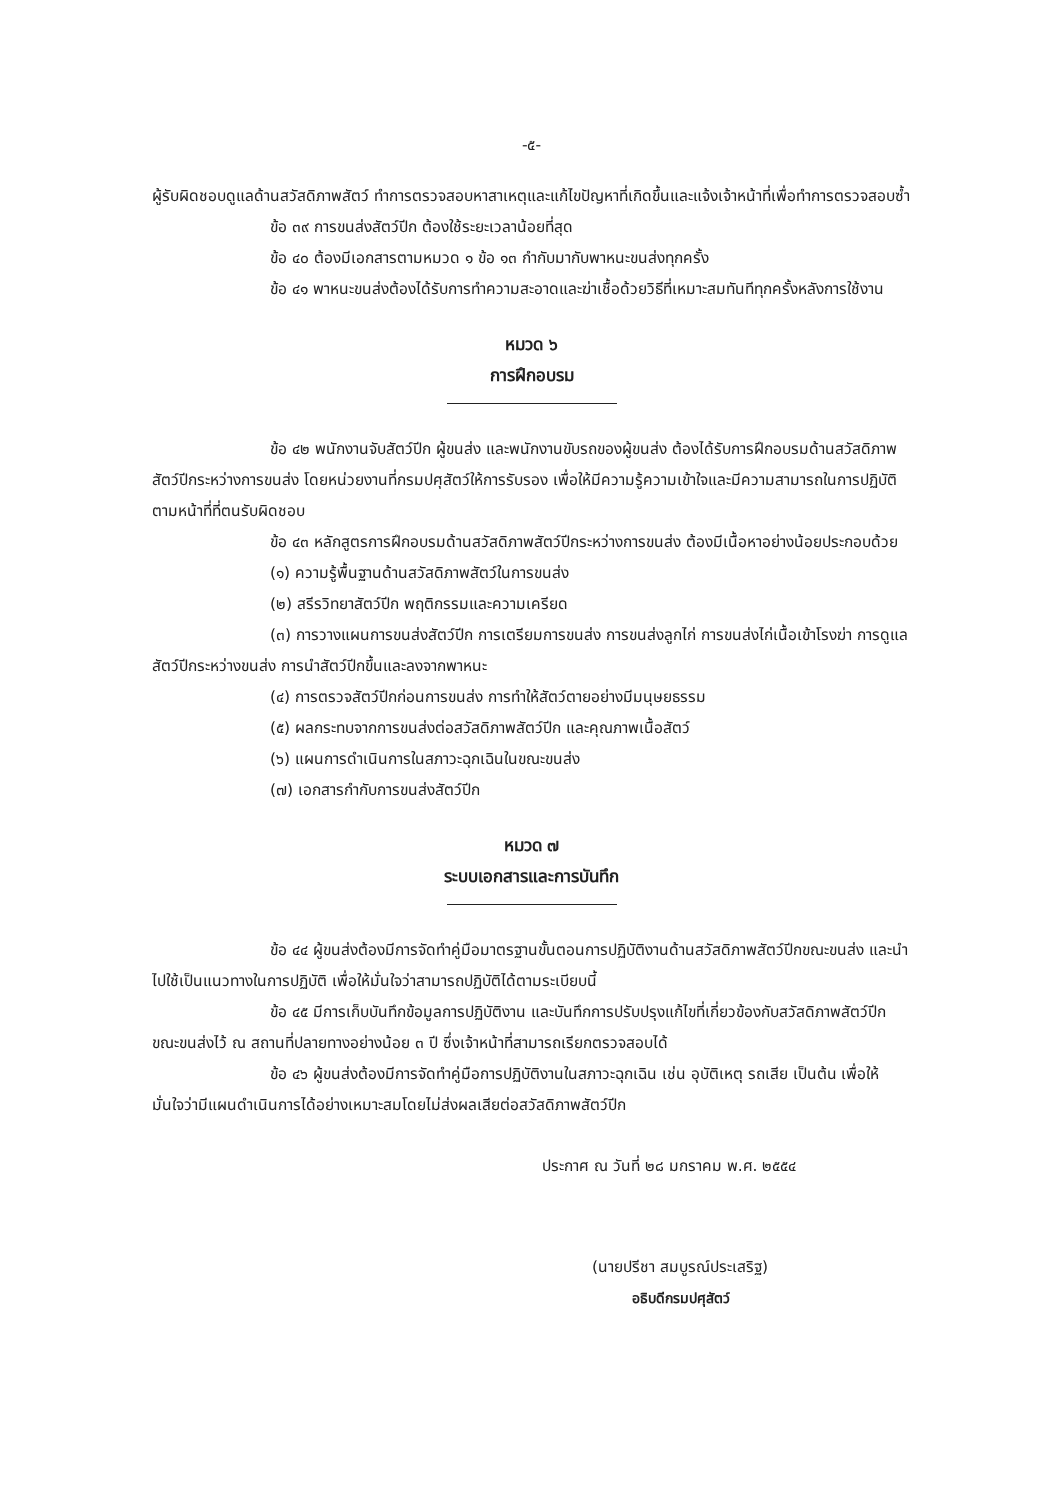-๕-
ผู้รับผิดชอบดูแลด้านสวัสดิภาพสัตว์ ทำการตรวจสอบหาสาเหตุและแก้ไขปัญหาที่เกิดขึ้นและแจ้งเจ้าหน้าที่เพื่อทำการตรวจสอบซ้ำ
ข้อ ๓๙ การขนส่งสัตว์ปีก ต้องใช้ระยะเวลาน้อยที่สุด
ข้อ ๔๐ ต้องมีเอกสารตามหมวด ๑ ข้อ ๑๓ กำกับมากับพาหนะขนส่งทุกครั้ง
ข้อ ๔๑ พาหนะขนส่งต้องได้รับการทำความสะอาดและฆ่าเชื้อด้วยวิธีที่เหมาะสมทันทีทุกครั้งหลังการใช้งาน
หมวด ๖
การฝึกอบรม
ข้อ ๔๒ พนักงานจับสัตว์ปีก ผู้ขนส่ง และพนักงานขับรถของผู้ขนส่ง ต้องได้รับการฝึกอบรมด้านสวัสดิภาพสัตว์ปีกระหว่างการขนส่ง โดยหน่วยงานที่กรมปศุสัตว์ให้การรับรอง เพื่อให้มีความรู้ความเข้าใจและมีความสามารถในการปฏิบัติตามหน้าที่ที่ตนรับผิดชอบ
ข้อ ๔๓ หลักสูตรการฝึกอบรมด้านสวัสดิภาพสัตว์ปีกระหว่างการขนส่ง ต้องมีเนื้อหาอย่างน้อยประกอบด้วย
(๑) ความรู้พื้นฐานด้านสวัสดิภาพสัตว์ในการขนส่ง
(๒) สรีรวิทยาสัตว์ปีก พฤติกรรมและความเครียด
(๓) การวางแผนการขนส่งสัตว์ปีก การเตรียมการขนส่ง การขนส่งลูกไก่ การขนส่งไก่เนื้อเข้าโรงฆ่า การดูแลสัตว์ปีกระหว่างขนส่ง การนำสัตว์ปีกขึ้นและลงจากพาหนะ
(๔) การตรวจสัตว์ปีกก่อนการขนส่ง การทำให้สัตว์ตายอย่างมีมนุษยธรรม
(๕) ผลกระทบจากการขนส่งต่อสวัสดิภาพสัตว์ปีก และคุณภาพเนื้อสัตว์
(๖) แผนการดำเนินการในสภาวะฉุกเฉินในขณะขนส่ง
(๗) เอกสารกำกับการขนส่งสัตว์ปีก
หมวด ๗
ระบบเอกสารและการบันทึก
ข้อ ๔๔ ผู้ขนส่งต้องมีการจัดทำคู่มือมาตรฐานขั้นตอนการปฏิบัติงานด้านสวัสดิภาพสัตว์ปีกขณะขนส่ง และนำไปใช้เป็นแนวทางในการปฏิบัติ เพื่อให้มั่นใจว่าสามารถปฏิบัติได้ตามระเบียบนี้
ข้อ ๔๕ มีการเก็บบันทึกข้อมูลการปฏิบัติงาน และบันทึกการปรับปรุงแก้ไขที่เกี่ยวข้องกับสวัสดิภาพสัตว์ปีกขณะขนส่งไว้ ณ สถานที่ปลายทางอย่างน้อย ๓ ปี ซึ่งเจ้าหน้าที่สามารถเรียกตรวจสอบได้
ข้อ ๔๖ ผู้ขนส่งต้องมีการจัดทำคู่มือการปฏิบัติงานในสภาวะฉุกเฉิน เช่น อุบัติเหตุ รถเสีย เป็นต้น เพื่อให้มั่นใจว่ามีแผนดำเนินการได้อย่างเหมาะสมโดยไม่ส่งผลเสียต่อสวัสดิภาพสัตว์ปีก
ประกาศ ณ วันที่ ๒๘ มกราคม พ.ศ. ๒๕๕๔
(นายปรีชา สมบูรณ์ประเสริฐ)
อธิบดีกรมปศุสัตว์